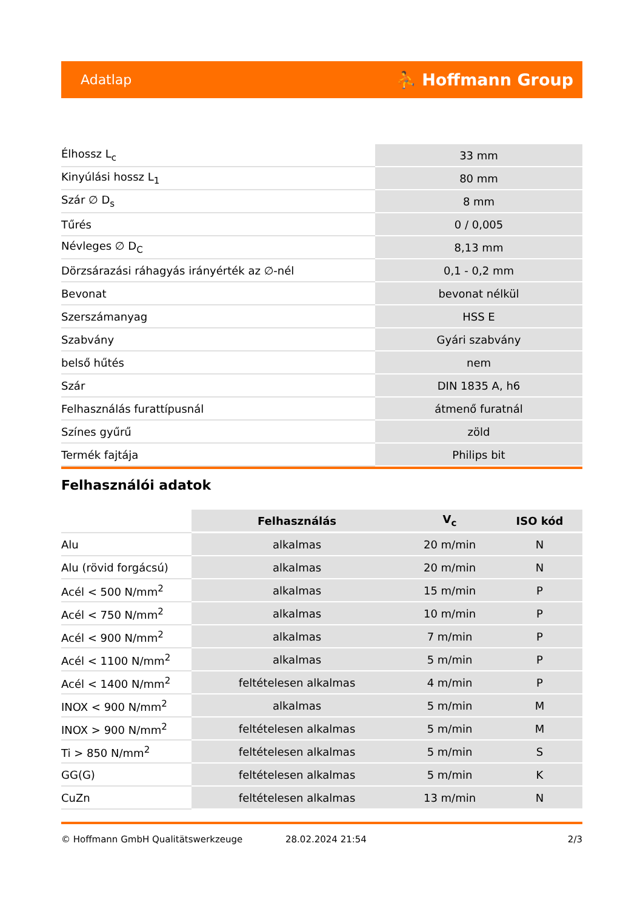Adatlap ⛹ Hoffmann Group
| Élhossz L<sub>c</sub> | 33 mm |
| Kinyúlási hossz L<sub>1</sub> | 80 mm |
| Szár ∅ D<sub>s</sub> | 8 mm |
| Tűrés | 0 / 0,005 |
| Névleges ∅ D<sub>C</sub> | 8,13 mm |
| Dörzsárazási ráhagyás irányérték az ∅-nél | 0,1 - 0,2 mm |
| Bevonat | bevonat nélkül |
| Szerszámanyag | HSS E |
| Szabvány | Gyári szabvány |
| belső hűtés | nem |
| Szár | DIN 1835 A, h6 |
| Felhasználás furattípusnál | átmenő furatnál |
| Színes gyűrű | zöld |
| Termék fajtája | Philips bit |
Felhasználói adatok
| | Felhasználás | V<sub>c</sub> | ISO kód |
| --- | --- | --- | --- |
| Alu | alkalmas | 20 m/min | N |
| Alu (rövid forgácsú) | alkalmas | 20 m/min | N |
| Acél < 500 N/mm<sup>2</sup> | alkalmas | 15 m/min | P |
| Acél < 750 N/mm<sup>2</sup> | alkalmas | 10 m/min | P |
| Acél < 900 N/mm<sup>2</sup> | alkalmas | 7 m/min | P |
| Acél < 1100 N/mm<sup>2</sup> | alkalmas | 5 m/min | P |
| Acél < 1400 N/mm<sup>2</sup> | feltételesen alkalmas | 4 m/min | P |
| INOX < 900 N/mm<sup>2</sup> | alkalmas | 5 m/min | M |
| INOX > 900 N/mm<sup>2</sup> | feltételesen alkalmas | 5 m/min | M |
| Ti > 850 N/mm<sup>2</sup> | feltételesen alkalmas | 5 m/min | S |
| GG(G) | feltételesen alkalmas | 5 m/min | K |
| CuZn | feltételesen alkalmas | 13 m/min | N |
© Hoffmann GmbH Qualitätswerkzeuge 28.02.2024 21:54 2/3